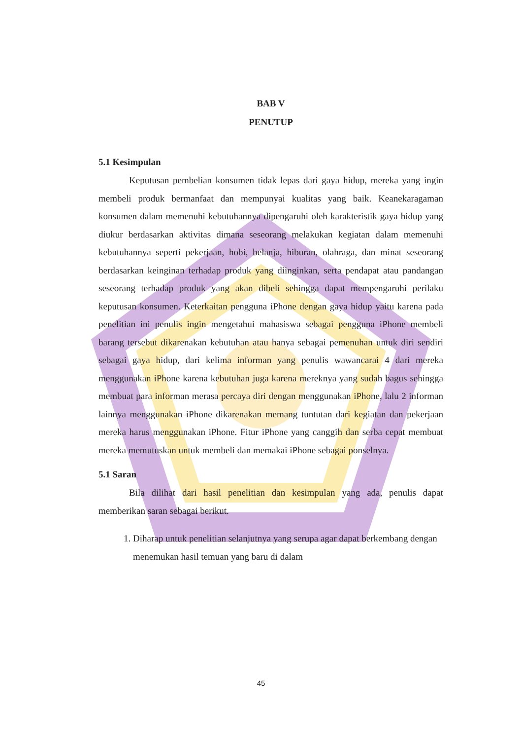BAB V
PENUTUP
5.1 Kesimpulan
Keputusan pembelian konsumen tidak lepas dari gaya hidup, mereka yang ingin membeli produk bermanfaat dan mempunyai kualitas yang baik. Keanekaragaman konsumen dalam memenuhi kebutuhannya dipengaruhi oleh karakteristik gaya hidup yang diukur berdasarkan aktivitas dimana seseorang melakukan kegiatan dalam memenuhi kebutuhannya seperti pekerjaan, hobi, belanja, hiburan, olahraga, dan minat seseorang berdasarkan keinginan terhadap produk yang diinginkan, serta pendapat atau pandangan seseorang terhadap produk yang akan dibeli sehingga dapat mempengaruhi perilaku keputusan konsumen. Keterkaitan pengguna iPhone dengan gaya hidup yaitu karena pada penelitian ini penulis ingin mengetahui mahasiswa sebagai pengguna iPhone membeli barang tersebut dikarenakan kebutuhan atau hanya sebagai pemenuhan untuk diri sendiri sebagai gaya hidup, dari kelima informan yang penulis wawancarai 4 dari mereka menggunakan iPhone karena kebutuhan juga karena mereknya yang sudah bagus sehingga membuat para informan merasa percaya diri dengan menggunakan iPhone, lalu 2 informan lainnya menggunakan iPhone dikarenakan memang tuntutan dari kegiatan dan pekerjaan mereka harus menggunakan iPhone. Fitur iPhone yang canggih dan serba cepat membuat mereka memutuskan untuk membeli dan memakai iPhone sebagai ponselnya.
5.1 Saran
Bila dilihat dari hasil penelitian dan kesimpulan yang ada, penulis dapat memberikan saran sebagai berikut.
1. Diharap untuk penelitian selanjutnya yang serupa agar dapat berkembang dengan menemukan hasil temuan yang baru di dalam
45